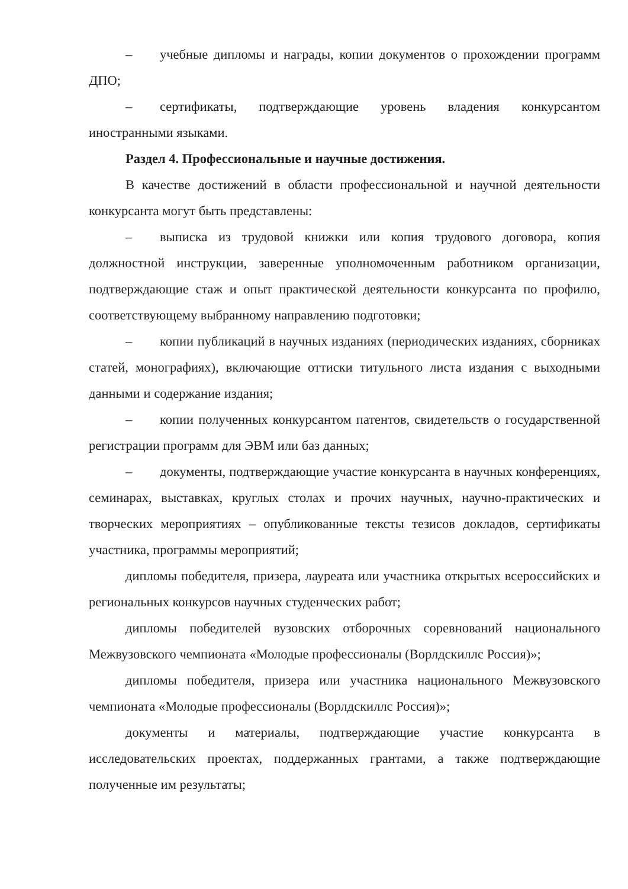– учебные дипломы и награды, копии документов о прохождении программ ДПО;
– сертификаты, подтверждающие уровень владения конкурсантом иностранными языками.
Раздел 4. Профессиональные и научные достижения.
В качестве достижений в области профессиональной и научной деятельности конкурсанта могут быть представлены:
– выписка из трудовой книжки или копия трудового договора, копия должностной инструкции, заверенные уполномоченным работником организации, подтверждающие стаж и опыт практической деятельности конкурсанта по профилю, соответствующему выбранному направлению подготовки;
– копии публикаций в научных изданиях (периодических изданиях, сборниках статей, монографиях), включающие оттиски титульного листа издания с выходными данными и содержание издания;
– копии полученных конкурсантом патентов, свидетельств о государственной регистрации программ для ЭВМ или баз данных;
– документы, подтверждающие участие конкурсанта в научных конференциях, семинарах, выставках, круглых столах и прочих научных, научно-практических и творческих мероприятиях – опубликованные тексты тезисов докладов, сертификаты участника, программы мероприятий;
дипломы победителя, призера, лауреата или участника открытых всероссийских и региональных конкурсов научных студенческих работ;
дипломы победителей вузовских отборочных соревнований национального Межвузовского чемпионата «Молодые профессионалы (Ворлдскиллс Россия)»;
дипломы победителя, призера или участника национального Межвузовского чемпионата «Молодые профессионалы (Ворлдскиллс Россия)»;
документы и материалы, подтверждающие участие конкурсанта в исследовательских проектах, поддержанных грантами, а также подтверждающие полученные им результаты;